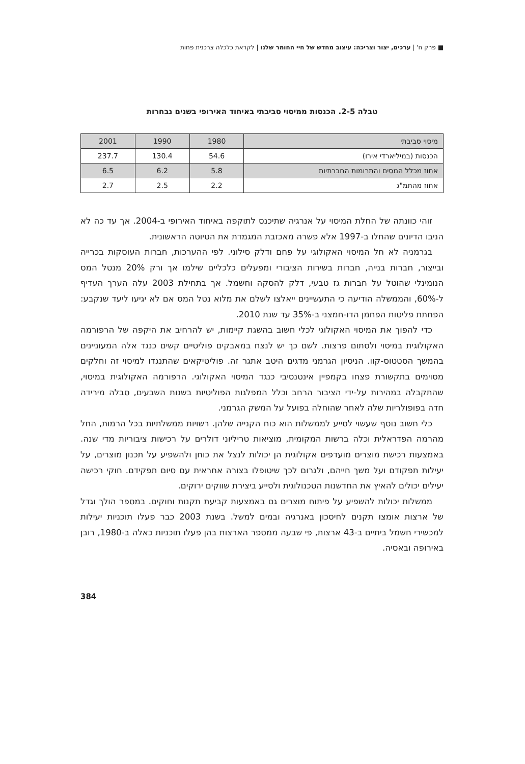■ פרק ח' | ערכים, יצור וצריכה: עיצוב מחדש של חיי החומר שלנו | לקראת כלכלה צרכנית פחות
טבלה 2-5. הכנסות ממיסוי סביבתי באיחוד האירופי בשנים נבחרות
| מיסוי סביבתי | 1980 | 1990 | 2001 |
| הכנסות (במיליארדי אירו) | 54.6 | 130.4 | 237.7 |
| אחוז מכלל המסים והתרומות החברתיות | 5.8 | 6.2 | 6.5 |
| אחוז מהתמ"ג | 2.2 | 2.5 | 2.7 |
זוהי כוונתה של החלת המיסוי על אנרגיה שתיכנס לתוקפה באיחוד האירופי ב-2004. אך עד כה לא הניבו הדיונים שהחלו ב-1997 אלא פשרה מאכזבת המגמדת את הטיוטה הראשונית.
בגרמניה לא חל המיסוי האקולוגי על פחם ודלק סילוני. לפי ההערכות, חברות העוסקות בכרייה ובייצור, חברות בנייה, חברות בשירות הציבורי ומפעלים כלכליים שילמו אך ורק 20% מנטל המס הנומינלי שהוטל על חברות גז טבעי, דלק להסקה וחשמל. אך בתחילת 2003 עלה הערך העדיף ל-60%, והממשלה הודיעה כי התעשיינים ייאלצו לשלם את מלוא נטל המס אם לא יגיעו ליעד שנקבע: הפחתת פליטות הפחמן הדו-חמצני ב-35% עד שנת 2010.
כדי להפוך את המיסוי האקולוגי לכלי חשוב בהשגת קיימות, יש להרחיב את היקפה של הרפורמה האקולוגית במיסוי ולסתום פרצות. לשם כך יש לנצח במאבקים פוליטיים קשים כנגד אלה המעוניינים בהמשך הסטטוס-קוו. הניסיון הגרמני מדגים היטב אתגר זה. פוליטיקאים שהתנגדו למיסוי זה וחלקים מסוימים בתקשורת פצחו בקמפיין אינטנסיבי כנגד המיסוי האקולוגי. הרפורמה האקולוגית במיסוי, שהתקבלה במהירות על-ידי הציבור הרחב וכלל המפלגות הפוליטיות בשנות השבעים, סבלה מירידה חדה בפופולריות שלה לאחר שהוחלה בפועל על המשק הגרמני.
כלי חשוב נוסף שעשוי לסייע לממשלות הוא כוח הקנייה שלהן. רשויות ממשלתיות בכל הרמות, החל מהרמה הפדראלית וכלה ברשות המקומית, מוציאות טריליוני דולרים על רכישות ציבוריות מדי שנה. באמצעות רכישת מוצרים מועדפים אקולוגית הן יכולות לנצל את כוחן ולהשפיע על תכנון מוצרים, על יעילות תפקודם ועל משך חייהם, ולגרום לכך שיטופלו בצורה אחראית עם סיום תפקידם. חוקי רכישה יעילים יכולים להאיץ את החדשנות הטכנולוגית ולסייע ביצירת שווקים ירוקים.
ממשלות יכולות להשפיע על פיתוח מוצרים גם באמצעות קביעת תקנות וחוקים. במספר הולך וגדל של ארצות אומצו תקנים לחיסכון באנרגיה ובמים למשל. בשנת 2003 כבר פעלו תוכניות יעילות למכשירי חשמל ביתיים ב-43 ארצות, פי שבעה ממספר הארצות בהן פעלו תוכניות כאלה ב-1980, רובן באירופה ובאסיה.
384